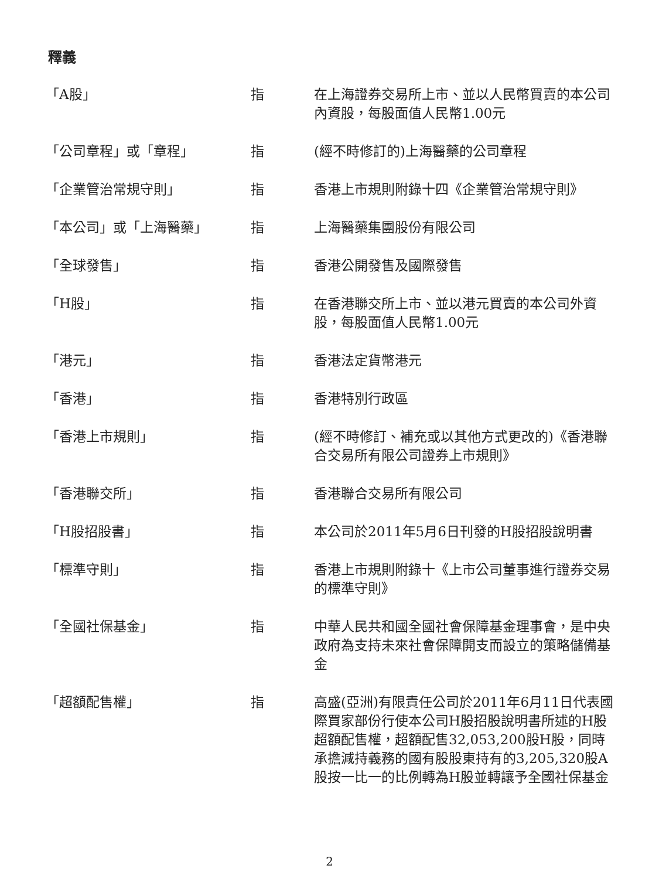釋義
| 「A股」 | 指 | 在上海證券交易所上市、並以人民幣買賣的本公司內資股，每股面值人民幣1.00元 |
| 「公司章程」或「章程」 | 指 | (經不時修訂的)上海醫藥的公司章程 |
| 「企業管治常規守則」 | 指 | 香港上市規則附錄十四《企業管治常規守則》 |
| 「本公司」或「上海醫藥」 | 指 | 上海醫藥集團股份有限公司 |
| 「全球發售」 | 指 | 香港公開發售及國際發售 |
| 「H股」 | 指 | 在香港聯交所上市、並以港元買賣的本公司外資股，每股面值人民幣1.00元 |
| 「港元」 | 指 | 香港法定貨幣港元 |
| 「香港」 | 指 | 香港特別行政區 |
| 「香港上市規則」 | 指 | (經不時修訂、補充或以其他方式更改的)《香港聯合交易所有限公司證券上市規則》 |
| 「香港聯交所」 | 指 | 香港聯合交易所有限公司 |
| 「H股招股書」 | 指 | 本公司於2011年5月6日刊發的H股招股說明書 |
| 「標準守則」 | 指 | 香港上市規則附錄十《上市公司董事進行證券交易的標準守則》 |
| 「全國社保基金」 | 指 | 中華人民共和國全國社會保障基金理事會，是中央政府為支持未來社會保障開支而設立的策略儲備基金 |
| 「超額配售權」 | 指 | 高盛(亞洲)有限責任公司於2011年6月11日代表國際買家部份行使本公司H股招股說明書所述的H股超額配售權，超額配售32,053,200股H股，同時承擔減持義務的國有股股東持有的3,205,320股A股按一比一的比例轉為H股並轉讓予全國社保基金 |
2